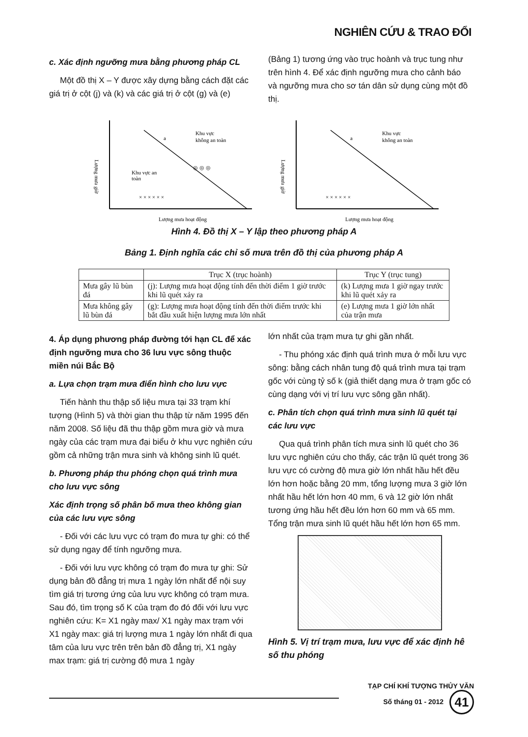NGHIÊN CỨU & TRAO ĐỔI
c. Xác định ngưỡng mưa bằng phương pháp CL
Một đồ thị X – Y được xây dựng bằng cách đặt các giá trị ở cột (j) và (k) và các giá trị ở cột (g) và (e)
(Bảng 1) tương ứng vào trục hoành và trục tung như trên hình 4. Để xác định ngưỡng mưa cho cảnh báo và ngưỡng mưa cho sơ tán dân sử dụng cùng một đồ thị.
a
Khu vực
không an toàn
Khu vực an
toàn
Lượng mưa giờ
Lượng mưa hoạt động
× × × × × ×
◎ ◎ ◎
a
Khu vực
không an toàn
Lượng mưa giờ
Lượng mưa hoạt động
× × × × × ×
Hình 4. Đồ thị X – Y lập theo phương pháp A
Bảng 1. Định nghĩa các chỉ số mưa trên đồ thị của phương pháp A
| | Trục X (trục hoành) | Trục Y (trục tung) |
| --- | --- | --- |
| Mưa gây lũ bùn đá | (j): Lượng mưa hoạt động tính đến thời điểm 1 giờ trước khi lũ quét xảy ra | (k) Lượng mưa 1 giờ ngay trước khi lũ quét xảy ra |
| Mưa không gây lũ bùn đá | (g): Lượng mưa hoạt động tính đến thời điểm trước khi bắt đầu xuất hiện lượng mưa lớn nhất | (e) Lượng mưa 1 giờ lớn nhất của trận mưa |
4. Áp dụng phương pháp đường tới hạn CL để xác định ngưỡng mưa cho 36 lưu vực sông thuộc miền núi Bắc Bộ
a. Lựa chọn trạm mưa điển hình cho lưu vực
Tiến hành thu thập số liệu mưa tại 33 trạm khí tượng (Hình 5) và thời gian thu thập từ năm 1995 đến năm 2008. Số liệu đã thu thập gồm mưa giờ và mưa ngày của các trạm mưa đại biểu ở khu vực nghiên cứu gồm cả những trận mưa sinh và không sinh lũ quét.
b. Phương pháp thu phóng chọn quá trình mưa cho lưu vực sông
Xác định trọng số phân bố mưa theo không gian của các lưu vực sông
- Đối với các lưu vực có trạm đo mưa tự ghi: có thể sử dụng ngay để tính ngưỡng mưa.
- Đối với lưu vực không có trạm đo mưa tự ghi: Sử dụng bản đồ đẳng trị mưa 1 ngày lớn nhất để nội suy tìm giá trị tương ứng của lưu vực không có trạm mưa. Sau đó, tìm trọng số K của trạm đo đó đối với lưu vực nghiên cứu: K= X1 ngày max/ X1 ngày max trạm với X1 ngày max: giá trị lượng mưa 1 ngày lớn nhất đi qua tâm của lưu vực trên trên bản đồ đẳng trị, X1 ngày max trạm: giá trị cường độ mưa 1 ngày
lớn nhất của trạm mưa tự ghi gần nhất.
- Thu phóng xác định quá trình mưa ở mỗi lưu vực sông: bằng cách nhân tung độ quá trình mưa tại trạm gốc với cùng tỷ số k (giả thiết dạng mưa ở trạm gốc có cùng dạng với vị trí lưu vực sông gần nhất).
c. Phân tích chọn quá trình mưa sinh lũ quét tại các lưu vực
Qua quá trình phân tích mưa sinh lũ quét cho 36 lưu vực nghiên cứu cho thấy, các trận lũ quét trong 36 lưu vực có cường độ mưa giờ lớn nhất hầu hết đều lớn hơn hoặc bằng 20 mm, tổng lượng mưa 3 giờ lớn nhất hầu hết lớn hơn 40 mm, 6 và 12 giờ lớn nhất tương ứng hầu hết đều lớn hơn 60 mm và 65 mm. Tổng trận mưa sinh lũ quét hầu hết lớn hơn 65 mm.
Hình 5. Vị trí trạm mưa, lưu vực để xác định hê số thu phóng
TẠP CHÍ KHÍ TƯỢNG THỦY VĂN
Số tháng 01 - 2012 41